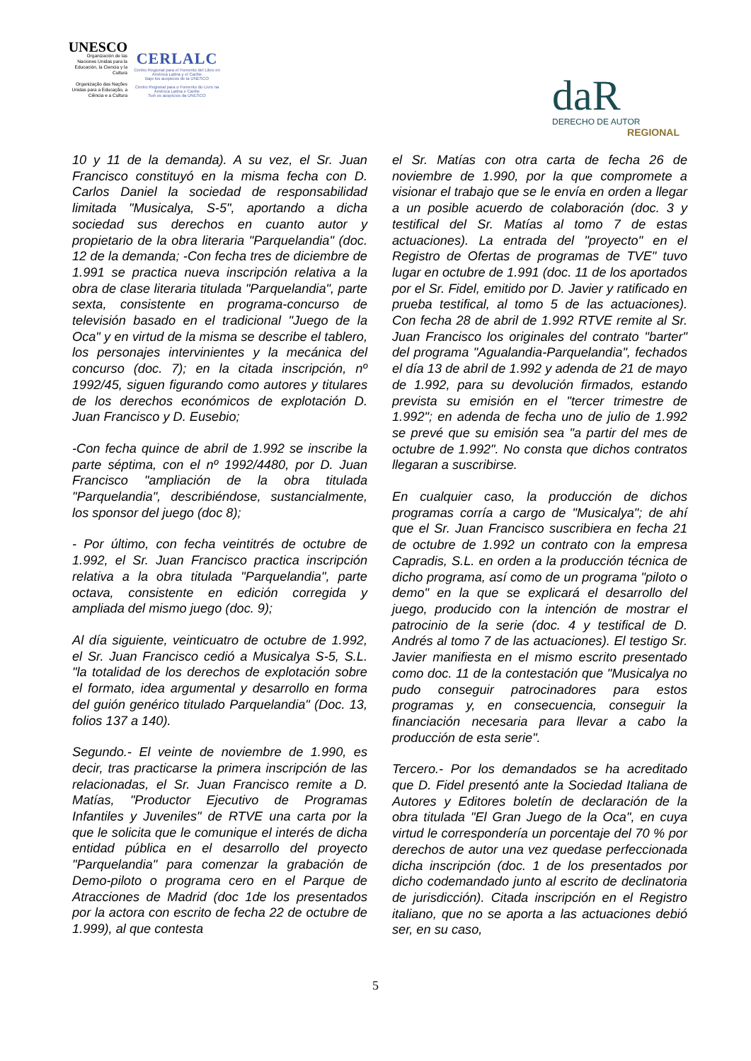UNESCO
Organización de las Naciones Unidas para la Educación, la Ciencia y la Cultura
Organização das Nações Unidas para a Educação, a Ciência e a Cultura
CERLALC
Centro Regional para el Fomento del Libro en América Latina y el Caribe
Bajo los auspicios de la UNESCO
Centro Regional para o Fomento do Livro na América Latina e Caribe
Sob os auspícios da UNESCO
daR
DERECHO DE AUTOR
REGIONAL
10 y 11 de la demanda). A su vez, el Sr. Juan Francisco constituyó en la misma fecha con D. Carlos Daniel la sociedad de responsabilidad limitada "Musicalya, S-5", aportando a dicha sociedad sus derechos en cuanto autor y propietario de la obra literaria "Parquelandia" (doc. 12 de la demanda; -Con fecha tres de diciembre de 1.991 se practica nueva inscripción relativa a la obra de clase literaria titulada "Parquelandia", parte sexta, consistente en programa-concurso de televisión basado en el tradicional "Juego de la Oca" y en virtud de la misma se describe el tablero, los personajes intervinientes y la mecánica del concurso (doc. 7); en la citada inscripción, nº 1992/45, siguen figurando como autores y titulares de los derechos económicos de explotación D. Juan Francisco y D. Eusebio;
-Con fecha quince de abril de 1.992 se inscribe la parte séptima, con el nº 1992/4480, por D. Juan Francisco "ampliación de la obra titulada "Parquelandia", describiéndose, sustancialmente, los sponsor del juego (doc 8);
- Por último, con fecha veintitrés de octubre de 1.992, el Sr. Juan Francisco practica inscripción relativa a la obra titulada "Parquelandia", parte octava, consistente en edición corregida y ampliada del mismo juego (doc. 9);
Al día siguiente, veinticuatro de octubre de 1.992, el Sr. Juan Francisco cedió a Musicalya S-5, S.L. "la totalidad de los derechos de explotación sobre el formato, idea argumental y desarrollo en forma del guión genérico titulado Parquelandia" (Doc. 13, folios 137 a 140).
Segundo.- El veinte de noviembre de 1.990, es decir, tras practicarse la primera inscripción de las relacionadas, el Sr. Juan Francisco remite a D. Matías, "Productor Ejecutivo de Programas Infantiles y Juveniles" de RTVE una carta por la que le solicita que le comunique el interés de dicha entidad pública en el desarrollo del proyecto "Parquelandia" para comenzar la grabación de Demo-piloto o programa cero en el Parque de Atracciones de Madrid (doc 1de los presentados por la actora con escrito de fecha 22 de octubre de 1.999), al que contesta
el Sr. Matías con otra carta de fecha 26 de noviembre de 1.990, por la que compromete a visionar el trabajo que se le envía en orden a llegar a un posible acuerdo de colaboración (doc. 3 y testifical del Sr. Matías al tomo 7 de estas actuaciones). La entrada del "proyecto" en el Registro de Ofertas de programas de TVE" tuvo lugar en octubre de 1.991 (doc. 11 de los aportados por el Sr. Fidel, emitido por D. Javier y ratificado en prueba testifical, al tomo 5 de las actuaciones). Con fecha 28 de abril de 1.992 RTVE remite al Sr. Juan Francisco los originales del contrato "barter" del programa "Agualandia-Parquelandia", fechados el día 13 de abril de 1.992 y adenda de 21 de mayo de 1.992, para su devolución firmados, estando prevista su emisión en el "tercer trimestre de 1.992"; en adenda de fecha uno de julio de 1.992 se prevé que su emisión sea "a partir del mes de octubre de 1.992". No consta que dichos contratos llegaran a suscribirse.
En cualquier caso, la producción de dichos programas corría a cargo de "Musicalya"; de ahí que el Sr. Juan Francisco suscribiera en fecha 21 de octubre de 1.992 un contrato con la empresa Capradis, S.L. en orden a la producción técnica de dicho programa, así como de un programa "piloto o demo" en la que se explicará el desarrollo del juego, producido con la intención de mostrar el patrocinio de la serie (doc. 4 y testifical de D. Andrés al tomo 7 de las actuaciones). El testigo Sr. Javier manifiesta en el mismo escrito presentado como doc. 11 de la contestación que "Musicalya no pudo conseguir patrocinadores para estos programas y, en consecuencia, conseguir la financiación necesaria para llevar a cabo la producción de esta serie".
Tercero.- Por los demandados se ha acreditado que D. Fidel presentó ante la Sociedad Italiana de Autores y Editores boletín de declaración de la obra titulada "El Gran Juego de la Oca", en cuya virtud le correspondería un porcentaje del 70 % por derechos de autor una vez quedase perfeccionada dicha inscripción (doc. 1 de los presentados por dicho codemandado junto al escrito de declinatoria de jurisdicción). Citada inscripción en el Registro italiano, que no se aporta a las actuaciones debió ser, en su caso,
5